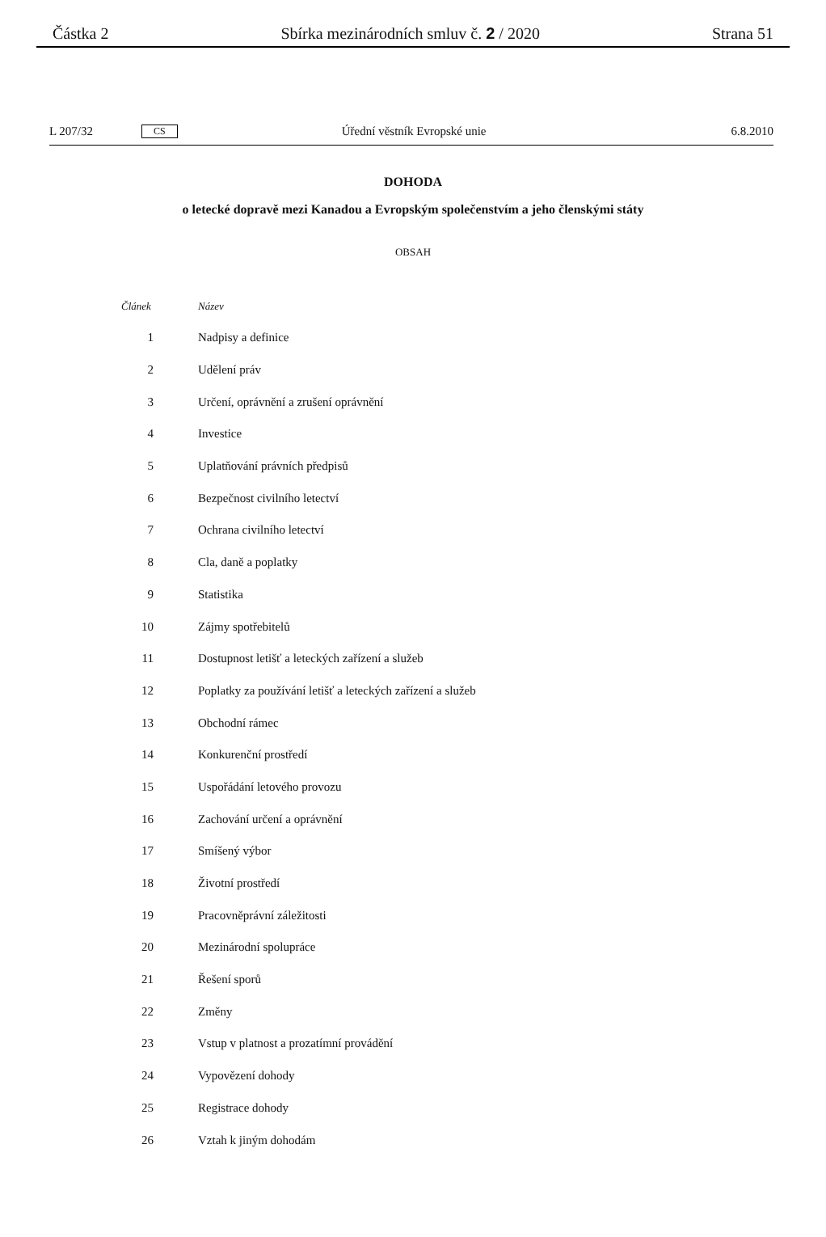Částka 2 Sbírka mezinárodních smluv č. 2 / 2020 Strana 51
L 207/32 CS Úřední věstník Evropské unie 6.8.2010
DOHODA
o letecké dopravě mezi Kanadou a Evropským společenstvím a jeho členskými státy
OBSAH
| Článek | Název |
| --- | --- |
| 1 | Nadpisy a definice |
| 2 | Udělení práv |
| 3 | Určení, oprávnění a zrušení oprávnění |
| 4 | Investice |
| 5 | Uplatňování právních předpisů |
| 6 | Bezpečnost civilního letectví |
| 7 | Ochrana civilního letectví |
| 8 | Cla, daně a poplatky |
| 9 | Statistika |
| 10 | Zájmy spotřebitelů |
| 11 | Dostupnost letišť a leteckých zařízení a služeb |
| 12 | Poplatky za používání letišť a leteckých zařízení a služeb |
| 13 | Obchodní rámec |
| 14 | Konkurenční prostředí |
| 15 | Uspořádání letového provozu |
| 16 | Zachování určení a oprávnění |
| 17 | Smíšený výbor |
| 18 | Životní prostředí |
| 19 | Pracovněprávní záležitosti |
| 20 | Mezinárodní spolupráce |
| 21 | Řešení sporů |
| 22 | Změny |
| 23 | Vstup v platnost a prozatímní provádění |
| 24 | Vypovězení dohody |
| 25 | Registrace dohody |
| 26 | Vztah k jiným dohodám |